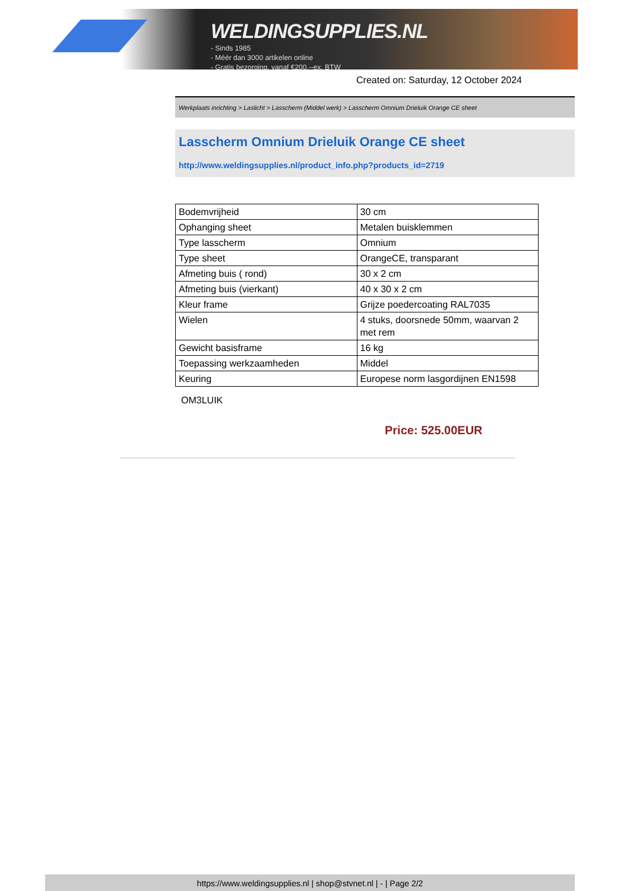WELDINGSUPPLIES.NL
- Sinds 1985
- Méér dan 3000 artikelen online
- Gratis bezorging, vanaf €200,--ex. BTW
Created on: Saturday, 12 October 2024
Werkplaats inrichting > Laslicht > Lasscherm (Middel werk) > Lasscherm Omnium Drieluik Orange CE sheet
Lasscherm Omnium Drieluik Orange CE sheet
http://www.weldingsupplies.nl/product_info.php?products_id=2719
| Bodemvrijheid | 30 cm |
| Ophanging sheet | Metalen buisklemmen |
| Type lasscherm | Omnium |
| Type sheet | OrangeCE, transparant |
| Afmeting buis ( rond) | 30 x 2 cm |
| Afmeting buis (vierkant) | 40 x 30 x 2 cm |
| Kleur frame | Grijze poedercoating RAL7035 |
| Wielen | 4 stuks, doorsnede 50mm, waarvan 2 met rem |
| Gewicht basisframe | 16 kg |
| Toepassing werkzaamheden | Middel |
| Keuring | Europese norm lasgordijnen EN1598 |
OM3LUIK
Price: 525.00EUR
https://www.weldingsupplies.nl | shop@stvnet.nl | - | Page 2/2